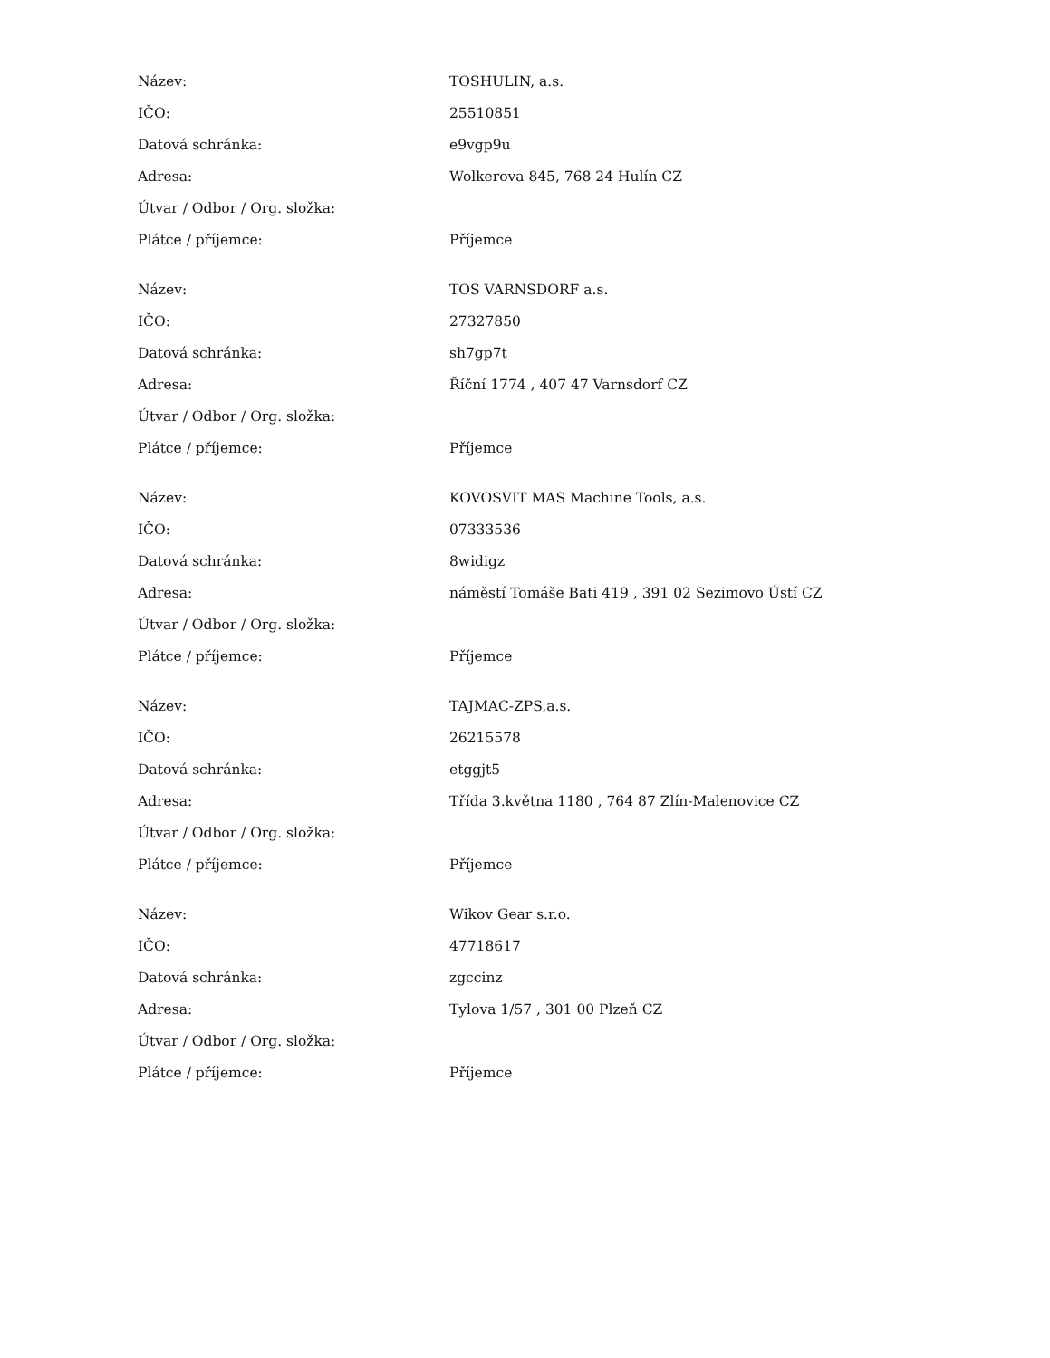| Název: | TOSHULIN, a.s. |
| IČO: | 25510851 |
| Datová schránka: | e9vgp9u |
| Adresa: | Wolkerova 845, 768 24 Hulín CZ |
| Útvar / Odbor / Org. složka: | |
| Plátce / příjemce: | Příjemce |
| Název: | TOS VARNSDORF a.s. |
| IČO: | 27327850 |
| Datová schránka: | sh7gp7t |
| Adresa: | Říční 1774 , 407 47 Varnsdorf CZ |
| Útvar / Odbor / Org. složka: | |
| Plátce / příjemce: | Příjemce |
| Název: | KOVOSVIT MAS Machine Tools, a.s. |
| IČO: | 07333536 |
| Datová schránka: | 8widigz |
| Adresa: | náměstí Tomáše Bati 419 , 391 02 Sezimovo Ústí CZ |
| Útvar / Odbor / Org. složka: | |
| Plátce / příjemce: | Příjemce |
| Název: | TAJMAC-ZPS,a.s. |
| IČO: | 26215578 |
| Datová schránka: | etggjt5 |
| Adresa: | Třída 3.května 1180 , 764 87 Zlín-Malenovice CZ |
| Útvar / Odbor / Org. složka: | |
| Plátce / příjemce: | Příjemce |
| Název: | Wikov Gear s.r.o. |
| IČO: | 47718617 |
| Datová schránka: | zgccinz |
| Adresa: | Tylova 1/57 , 301 00 Plzeň CZ |
| Útvar / Odbor / Org. složka: | |
| Plátce / příjemce: | Příjemce |